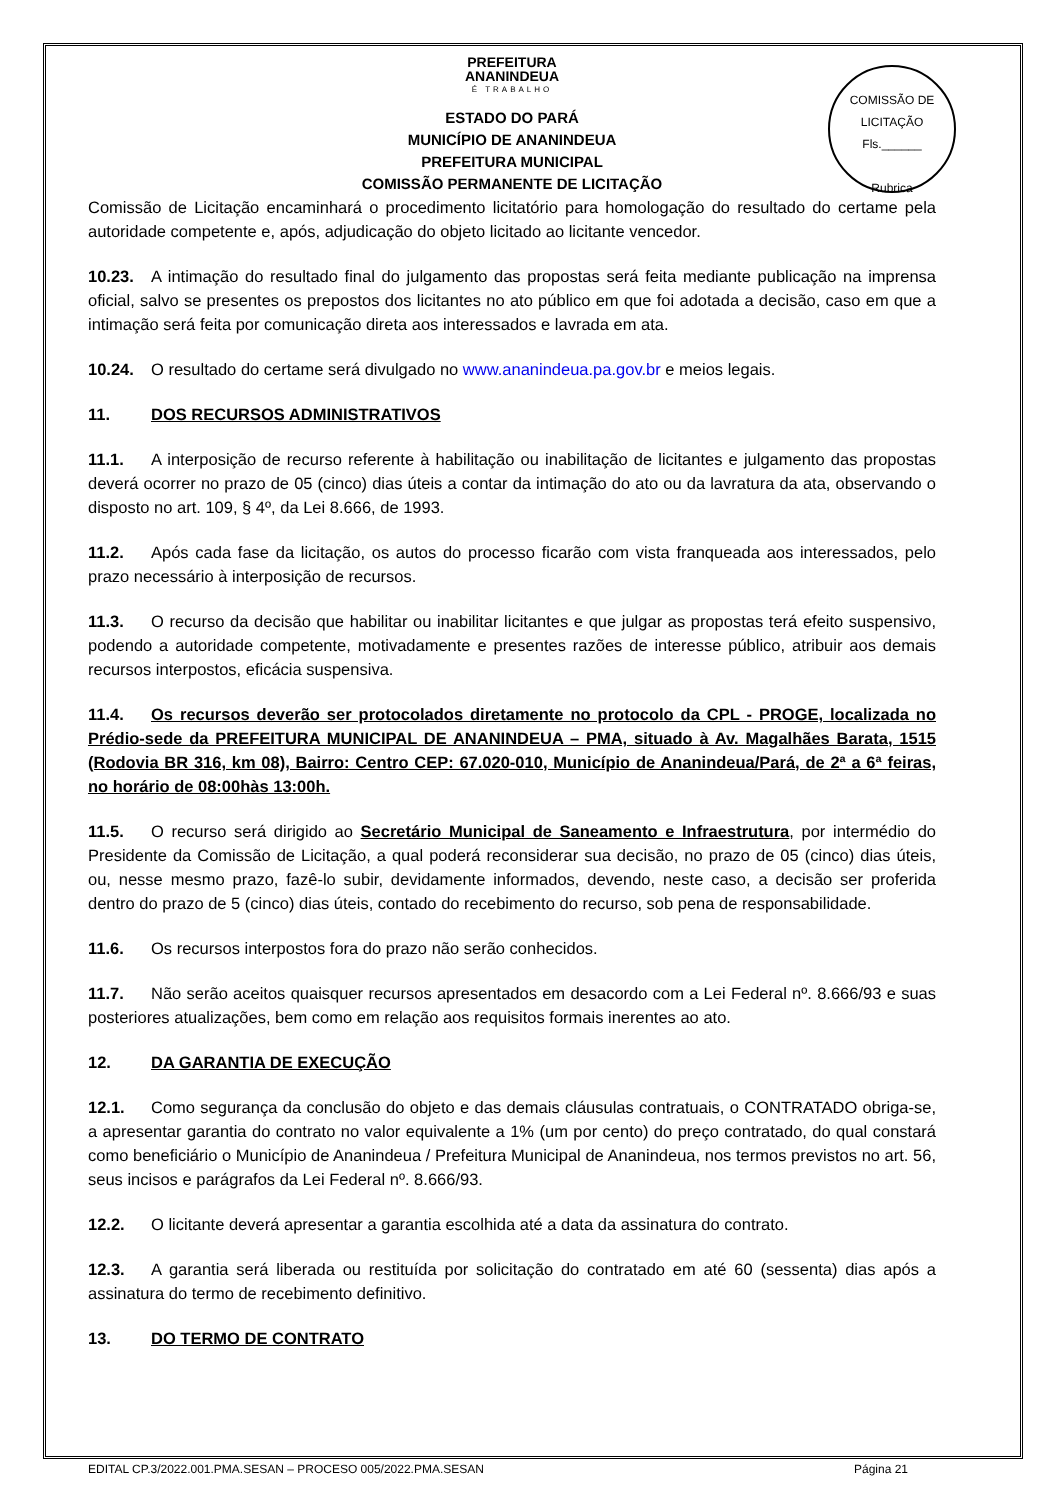PREFEITURA
ANANINDEUA
É TRABALHO
COMISSÃO DE LICITAÇÃO
Fls.______
Rubrica
ESTADO DO PARÁ
MUNICÍPIO DE ANANINDEUA
PREFEITURA MUNICIPAL
COMISSÃO PERMANENTE DE LICITAÇÃO
Comissão de Licitação encaminhará o procedimento licitatório para homologação do resultado do certame pela autoridade competente e, após, adjudicação do objeto licitado ao licitante vencedor.
10.23. A intimação do resultado final do julgamento das propostas será feita mediante publicação na imprensa oficial, salvo se presentes os prepostos dos licitantes no ato público em que foi adotada a decisão, caso em que a intimação será feita por comunicação direta aos interessados e lavrada em ata.
10.24. O resultado do certame será divulgado no www.ananindeua.pa.gov.br e meios legais.
11. DOS RECURSOS ADMINISTRATIVOS
11.1. A interposição de recurso referente à habilitação ou inabilitação de licitantes e julgamento das propostas deverá ocorrer no prazo de 05 (cinco) dias úteis a contar da intimação do ato ou da lavratura da ata, observando o disposto no art. 109, § 4º, da Lei 8.666, de 1993.
11.2. Após cada fase da licitação, os autos do processo ficarão com vista franqueada aos interessados, pelo prazo necessário à interposição de recursos.
11.3. O recurso da decisão que habilitar ou inabilitar licitantes e que julgar as propostas terá efeito suspensivo, podendo a autoridade competente, motivadamente e presentes razões de interesse público, atribuir aos demais recursos interpostos, eficácia suspensiva.
11.4. Os recursos deverão ser protocolados diretamente no protocolo da CPL - PROGE, localizada no Prédio-sede da PREFEITURA MUNICIPAL DE ANANINDEUA – PMA, situado à Av. Magalhães Barata, 1515 (Rodovia BR 316, km 08), Bairro: Centro CEP: 67.020-010, Município de Ananindeua/Pará, de 2ª a 6ª feiras, no horário de 08:00hàs 13:00h.
11.5. O recurso será dirigido ao Secretário Municipal de Saneamento e Infraestrutura, por intermédio do Presidente da Comissão de Licitação, a qual poderá reconsiderar sua decisão, no prazo de 05 (cinco) dias úteis, ou, nesse mesmo prazo, fazê-lo subir, devidamente informados, devendo, neste caso, a decisão ser proferida dentro do prazo de 5 (cinco) dias úteis, contado do recebimento do recurso, sob pena de responsabilidade.
11.6. Os recursos interpostos fora do prazo não serão conhecidos.
11.7. Não serão aceitos quaisquer recursos apresentados em desacordo com a Lei Federal nº. 8.666/93 e suas posteriores atualizações, bem como em relação aos requisitos formais inerentes ao ato.
12. DA GARANTIA DE EXECUÇÃO
12.1. Como segurança da conclusão do objeto e das demais cláusulas contratuais, o CONTRATADO obriga-se, a apresentar garantia do contrato no valor equivalente a 1% (um por cento) do preço contratado, do qual constará como beneficiário o Município de Ananindeua / Prefeitura Municipal de Ananindeua, nos termos previstos no art. 56, seus incisos e parágrafos da Lei Federal nº. 8.666/93.
12.2. O licitante deverá apresentar a garantia escolhida até a data da assinatura do contrato.
12.3. A garantia será liberada ou restituída por solicitação do contratado em até 60 (sessenta) dias após a assinatura do termo de recebimento definitivo.
13. DO TERMO DE CONTRATO
EDITAL CP.3/2022.001.PMA.SESAN – PROCESO 005/2022.PMA.SESAN Página 21